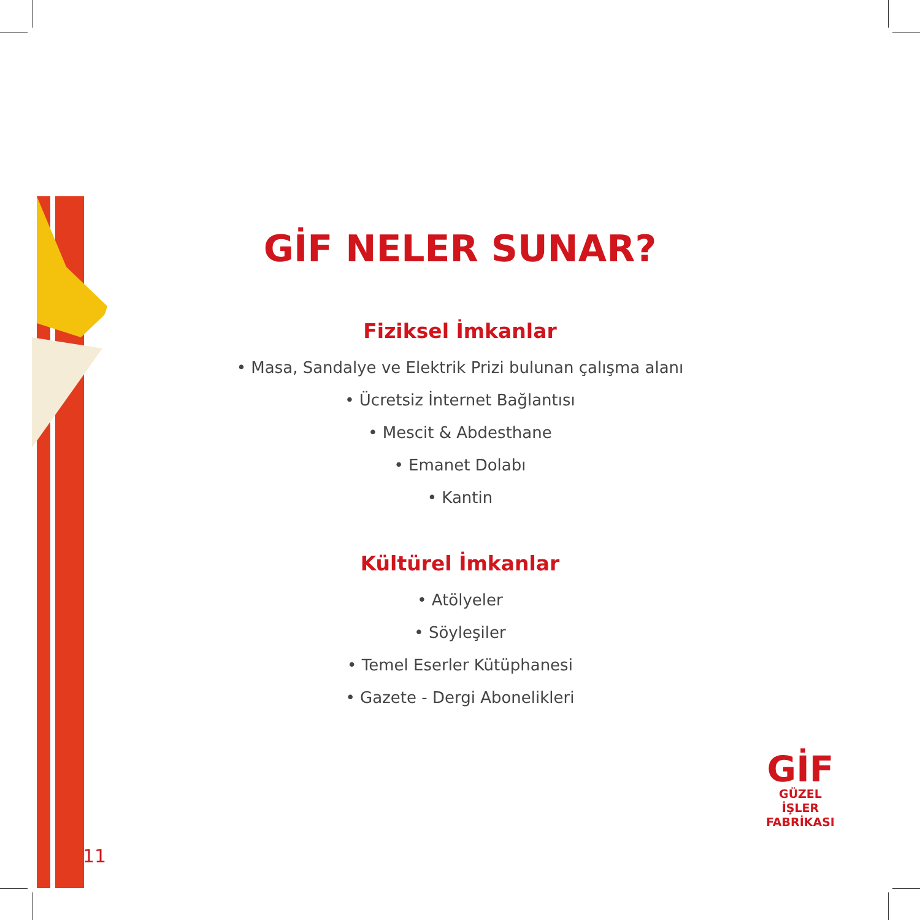GİF NELER SUNAR?
Fiziksel İmkanlar
• Masa, Sandalye ve Elektrik Prizi bulunan çalışma alanı
• Ücretsiz İnternet Bağlantısı
• Mescit & Abdesthane
• Emanet Dolabı
• Kantin
Kültürel İmkanlar
• Atölyeler
• Söyleşiler
• Temel Eserler Kütüphanesi
• Gazete - Dergi Abonelikleri
GİF
GÜZEL İŞLER
FABRİKASI
11